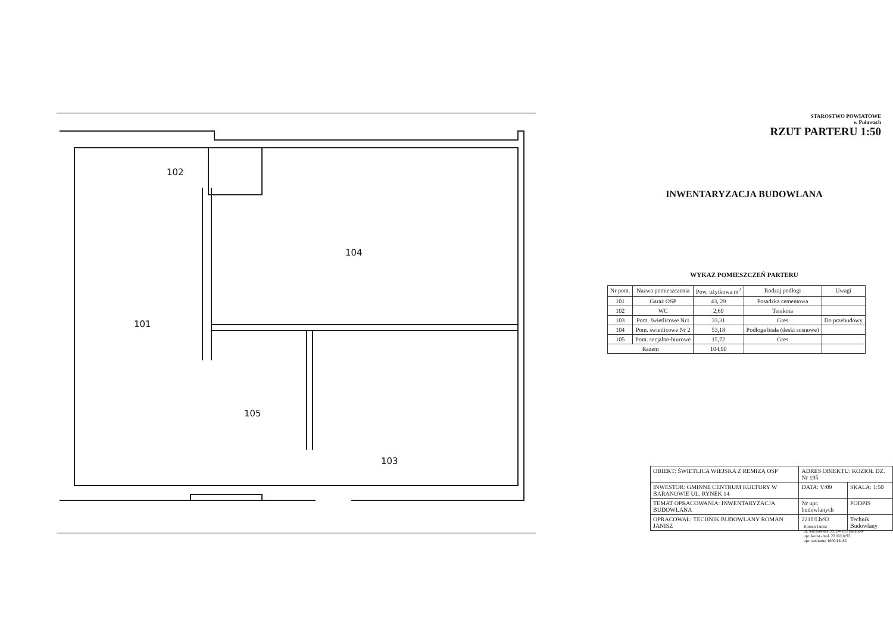101
102
103
104
105
STAROSTWO POWIATOWE
w Puławach
RZUT PARTERU 1:50
INWENTARYZACJA BUDOWLANA
WYKAZ POMIESZCZEŃ PARTERU
| Nr pom. | Nazwa pomieszczenia | Pow. użytkowa m<sup>2</sup> | Rodzaj podłogi | Uwagi |
| --- | --- | --- | --- | --- |
| 101 | Garaż OSP | 43, 29 | Posadzka cementowa | |
| 102 | WC | 2,69 | Terakota | |
| 103 | Pom. świetlicowe Nr1 | 33,31 | Gres | Do przebudowy |
| 104 | Pom. świetlicowe Nr 2 | 53,18 | Podłoga biała (deski sosnowe) | |
| 105 | Pom. socjalno-biurowe | 15,72 | Gres | |
| Razem | | 104,90 | | |
| OBIEKT: ŚWIETLICA WIEJSKA Z REMIZĄ OSP | ADRES OBIEKTU: KOZIOŁ DZ. Nr 195 | |
| INWESTOR: GMINNE CENTRUM KULTURY W BARANOWIE UL. RYNEK 14 | DATA: V/09 | SKALA: 1:50 |
| TEMAT OPRACOWANIA: INWENTARYZACJA BUDOWLANA | Nr upr. budowlanych | PODPIS |
| OPRACOWAŁ: TECHNIK BUDOWLANY ROMAN JANISZ | 2210/Lb/93 | Technik Budowlany |
Roman Janisz
ul. Michowska 56, 24-105 Baranów
upr. konst.-bud. 2210/Lb/93
upr. sanitarne 1600/Lb/82